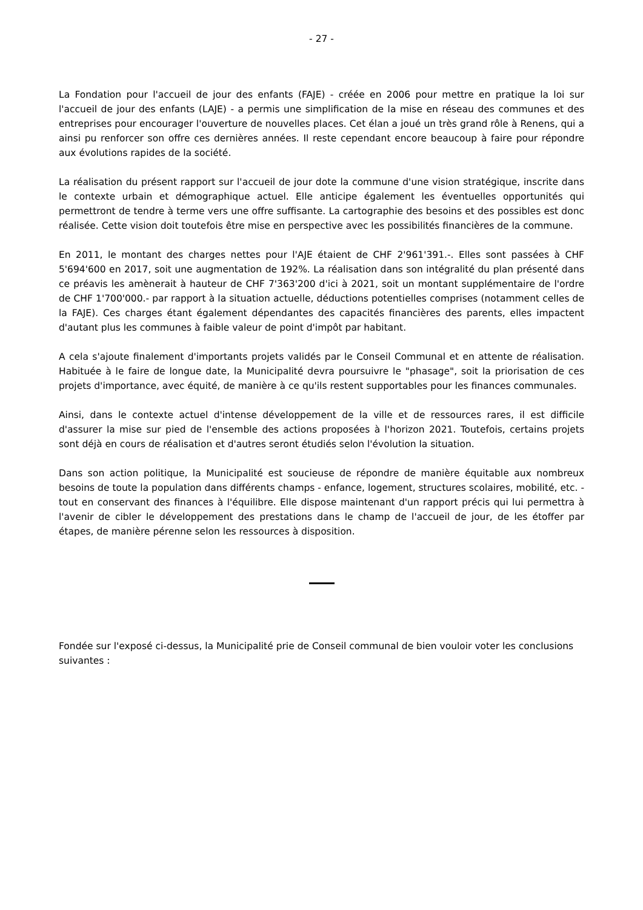- 27 -
La Fondation pour l'accueil de jour des enfants (FAJE) - créée en 2006 pour mettre en pratique la loi sur l'accueil de jour des enfants (LAJE) - a permis une simplification de la mise en réseau des communes et des entreprises pour encourager l'ouverture de nouvelles places. Cet élan a joué un très grand rôle à Renens, qui a ainsi pu renforcer son offre ces dernières années. Il reste cependant encore beaucoup à faire pour répondre aux évolutions rapides de la société.
La réalisation du présent rapport sur l'accueil de jour dote la commune d'une vision stratégique, inscrite dans le contexte urbain et démographique actuel. Elle anticipe également les éventuelles opportunités qui permettront de tendre à terme vers une offre suffisante. La cartographie des besoins et des possibles est donc réalisée. Cette vision doit toutefois être mise en perspective avec les possibilités financières de la commune.
En 2011, le montant des charges nettes pour l'AJE étaient de CHF 2'961'391.-. Elles sont passées à CHF 5'694'600 en 2017, soit une augmentation de 192%. La réalisation dans son intégralité du plan présenté dans ce préavis les amènerait à hauteur de CHF 7'363'200 d'ici à 2021, soit un montant supplémentaire de l'ordre de CHF 1'700'000.- par rapport à la situation actuelle, déductions potentielles comprises (notamment celles de la FAJE). Ces charges étant également dépendantes des capacités financières des parents, elles impactent d'autant plus les communes à faible valeur de point d'impôt par habitant.
A cela s'ajoute finalement d'importants projets validés par le Conseil Communal et en attente de réalisation. Habituée à le faire de longue date, la Municipalité devra poursuivre le "phasage", soit la priorisation de ces projets d'importance, avec équité, de manière à ce qu'ils restent supportables pour les finances communales.
Ainsi, dans le contexte actuel d'intense développement de la ville et de ressources rares, il est difficile d'assurer la mise sur pied de l'ensemble des actions proposées à l'horizon 2021. Toutefois, certains projets sont déjà en cours de réalisation et d'autres seront étudiés selon l'évolution la situation.
Dans son action politique, la Municipalité est soucieuse de répondre de manière équitable aux nombreux besoins de toute la population dans différents champs - enfance, logement, structures scolaires, mobilité, etc. - tout en conservant des finances à l'équilibre. Elle dispose maintenant d'un rapport précis qui lui permettra à l'avenir de cibler le développement des prestations dans le champ de l'accueil de jour, de les étoffer par étapes, de manière pérenne selon les ressources à disposition.
Fondée sur l'exposé ci-dessus, la Municipalité prie de Conseil communal de bien vouloir voter les conclusions suivantes :